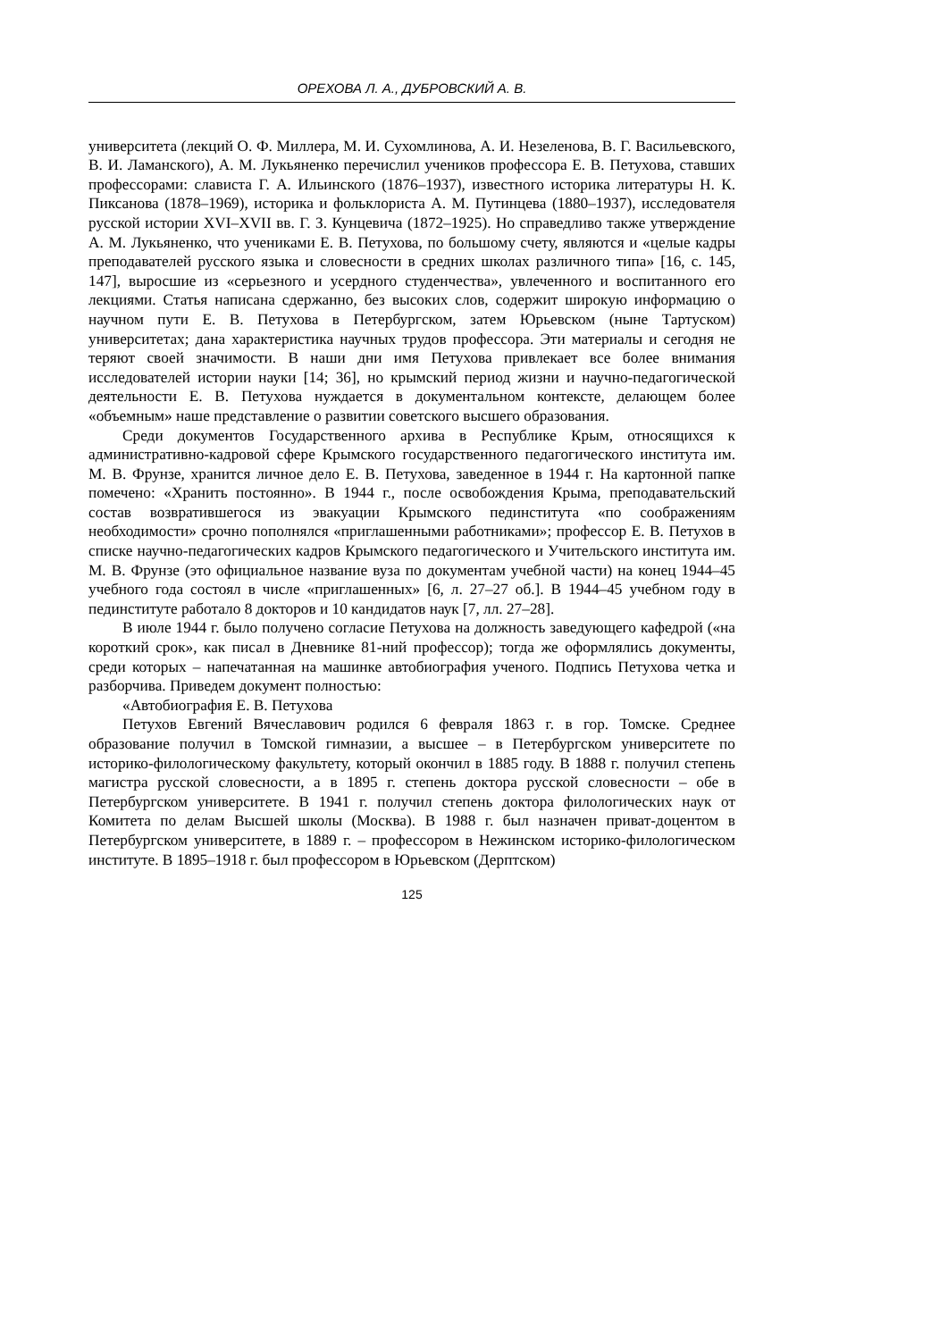ОРЕХОВА Л. А., ДУБРОВСКИЙ А. В.
университета (лекций О. Ф. Миллера, М. И. Сухомлинова, А. И. Незеленова, В. Г. Васильевского, В. И. Ламанского), А. М. Лукьяненко перечислил учеников профессора Е. В. Петухова, ставших профессорами: слависта Г. А. Ильинского (1876–1937), известного историка литературы Н. К. Пиксанова (1878–1969), историка и фольклориста А. М. Путинцева (1880–1937), исследователя русской истории XVI–XVII вв. Г. З. Кунцевича (1872–1925). Но справедливо также утверждение А. М. Лукьяненко, что учениками Е. В. Петухова, по большому счету, являются и «целые кадры преподавателей русского языка и словесности в средних школах различного типа» [16, с. 145, 147], выросшие из «серьезного и усердного студенчества», увлеченного и воспитанного его лекциями. Статья написана сдержанно, без высоких слов, содержит широкую информацию о научном пути Е. В. Петухова в Петербургском, затем Юрьевском (ныне Тартуском) университетах; дана характеристика научных трудов профессора. Эти материалы и сегодня не теряют своей значимости. В наши дни имя Петухова привлекает все более внимания исследователей истории науки [14; 36], но крымский период жизни и научно-педагогической деятельности Е. В. Петухова нуждается в документальном контексте, делающем более «объемным» наше представление о развитии советского высшего образования.
Среди документов Государственного архива в Республике Крым, относящихся к административно-кадровой сфере Крымского государственного педагогического института им. М. В. Фрунзе, хранится личное дело Е. В. Петухова, заведенное в 1944 г. На картонной папке помечено: «Хранить постоянно». В 1944 г., после освобождения Крыма, преподавательский состав возвратившегося из эвакуации Крымского пединститута «по соображениям необходимости» срочно пополнялся «приглашенными работниками»; профессор Е. В. Петухов в списке научно-педагогических кадров Крымского педагогического и Учительского института им. М. В. Фрунзе (это официальное название вуза по документам учебной части) на конец 1944–45 учебного года состоял в числе «приглашенных» [6, л. 27–27 об.]. В 1944–45 учебном году в пединституте работало 8 докторов и 10 кандидатов наук [7, лл. 27–28].
В июле 1944 г. было получено согласие Петухова на должность заведующего кафедрой («на короткий срок», как писал в Дневнике 81-ний профессор); тогда же оформлялись документы, среди которых – напечатанная на машинке автобиография ученого. Подпись Петухова четка и разборчива. Приведем документ полностью:
«Автобиография Е. В. Петухова
Петухов Евгений Вячеславович родился 6 февраля 1863 г. в гор. Томске. Среднее образование получил в Томской гимназии, а высшее – в Петербургском университете по историко-филологическому факультету, который окончил в 1885 году. В 1888 г. получил степень магистра русской словесности, а в 1895 г. степень доктора русской словесности – обе в Петербургском университете. В 1941 г. получил степень доктора филологических наук от Комитета по делам Высшей школы (Москва). В 1988 г. был назначен приват-доцентом в Петербургском университете, в 1889 г. – профессором в Нежинском историко-филологическом институте. В 1895–1918 г. был профессором в Юрьевском (Дерптском)
125